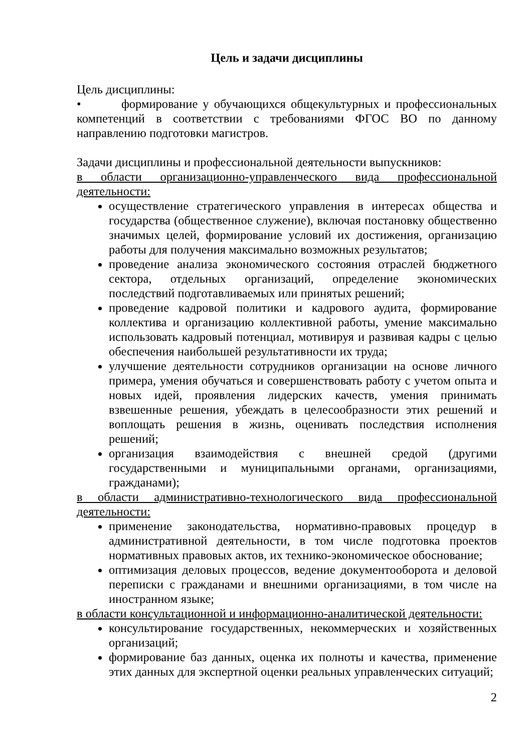Цель и задачи дисциплины
Цель дисциплины:
• формирование у обучающихся общекультурных и профессиональных компетенций в соответствии с требованиями ФГОС ВО по данному направлению подготовки магистров.
Задачи дисциплины и профессиональной деятельности выпускников:
в области организационно-управленческого вида профессиональной деятельности:
осуществление стратегического управления в интересах общества и государства (общественное служение), включая постановку общественно значимых целей, формирование условий их достижения, организацию работы для получения максимально возможных результатов;
проведение анализа экономического состояния отраслей бюджетного сектора, отдельных организаций, определение экономических последствий подготавливаемых или принятых решений;
проведение кадровой политики и кадрового аудита, формирование коллектива и организацию коллективной работы, умение максимально использовать кадровый потенциал, мотивируя и развивая кадры с целью обеспечения наибольшей результативности их труда;
улучшение деятельности сотрудников организации на основе личного примера, умения обучаться и совершенствовать работу с учетом опыта и новых идей, проявления лидерских качеств, умения принимать взвешенные решения, убеждать в целесообразности этих решений и воплощать решения в жизнь, оценивать последствия исполнения решений;
организация взаимодействия с внешней средой (другими государственными и муниципальными органами, организациями, гражданами);
в области административно-технологического вида профессиональной деятельности:
применение законодательства, нормативно-правовых процедур в административной деятельности, в том числе подготовка проектов нормативных правовых актов, их технико-экономическое обоснование;
оптимизация деловых процессов, ведение документооборота и деловой переписки с гражданами и внешними организациями, в том числе на иностранном языке;
в области консультационной и информационно-аналитической деятельности:
консультирование государственных, некоммерческих и хозяйственных организаций;
формирование баз данных, оценка их полноты и качества, применение этих данных для экспертной оценки реальных управленческих ситуаций;
2